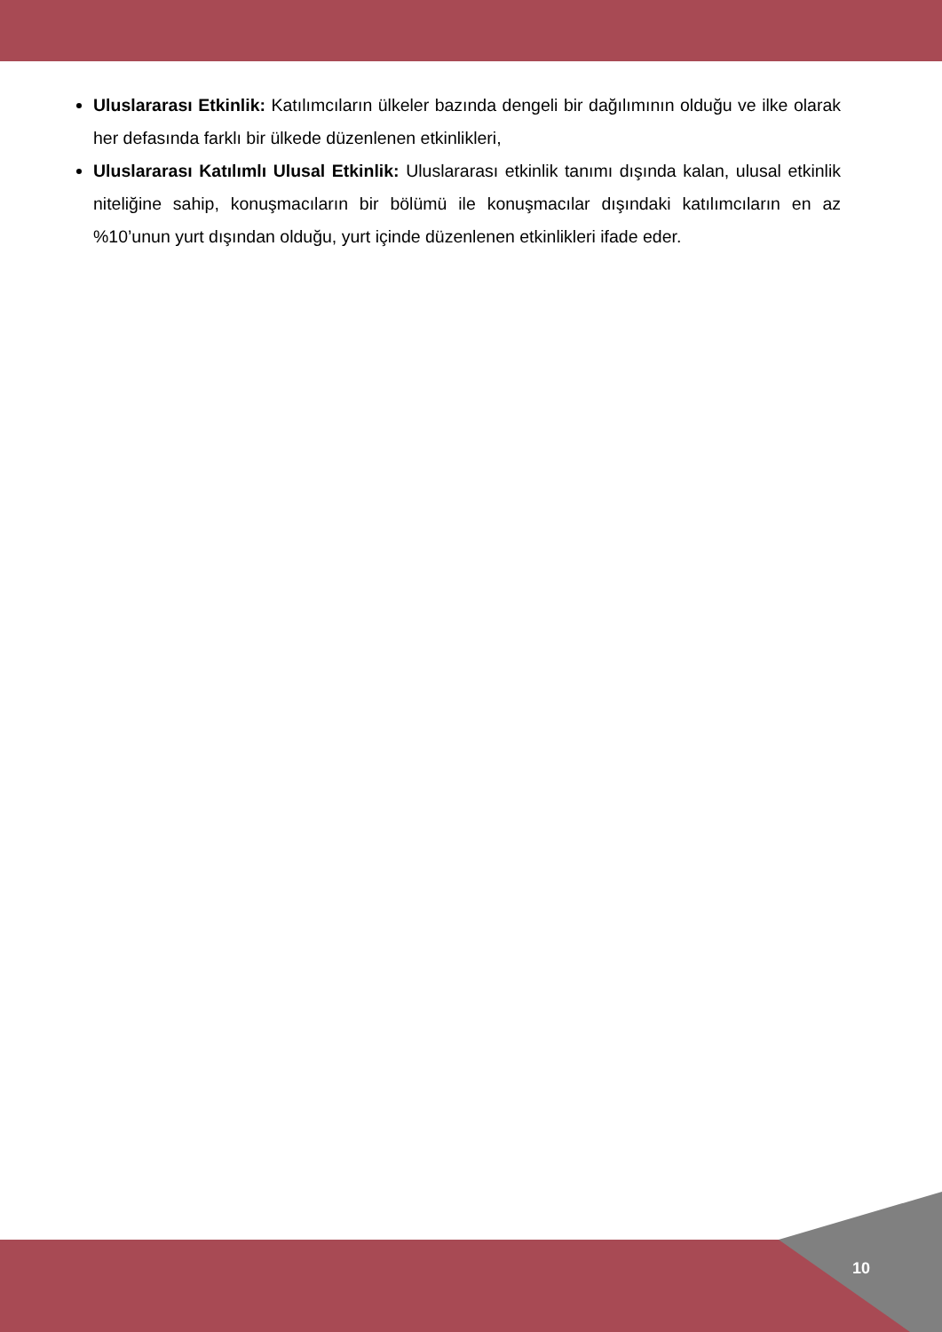Uluslararası Etkinlik: Katılımcıların ülkeler bazında dengeli bir dağılımının olduğu ve ilke olarak her defasında farklı bir ülkede düzenlenen etkinlikleri,
Uluslararası Katılımlı Ulusal Etkinlik: Uluslararası etkinlik tanımı dışında kalan, ulusal etkinlik niteliğine sahip, konuşmacıların bir bölümü ile konuşmacılar dışındaki katılımcıların en az %10’unun yurt dışından olduğu, yurt içinde düzenlenen etkinlikleri ifade eder.
10